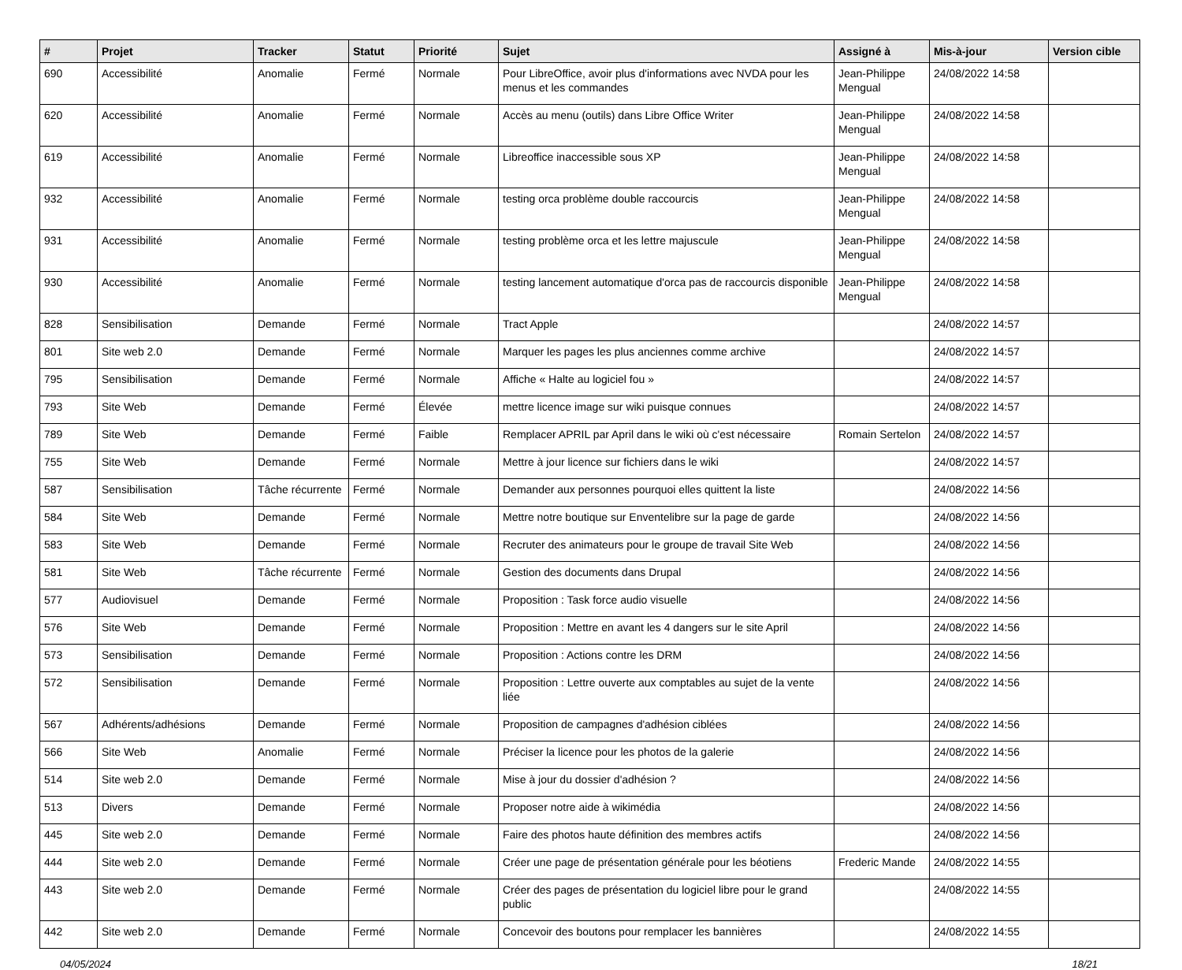| # | Projet | Tracker | Statut | Priorité | Sujet | Assigné à | Mis-à-jour | Version cible |
| --- | --- | --- | --- | --- | --- | --- | --- | --- |
| 690 | Accessibilité | Anomalie | Fermé | Normale | Pour LibreOffice, avoir plus d'informations avec NVDA pour les menus et les commandes | Jean-Philippe Mengual | 24/08/2022 14:58 | |
| 620 | Accessibilité | Anomalie | Fermé | Normale | Accès au menu (outils) dans Libre Office Writer | Jean-Philippe Mengual | 24/08/2022 14:58 | |
| 619 | Accessibilité | Anomalie | Fermé | Normale | Libreoffice inaccessible sous XP | Jean-Philippe Mengual | 24/08/2022 14:58 | |
| 932 | Accessibilité | Anomalie | Fermé | Normale | testing orca problème double raccourcis | Jean-Philippe Mengual | 24/08/2022 14:58 | |
| 931 | Accessibilité | Anomalie | Fermé | Normale | testing problème orca et les lettre majuscule | Jean-Philippe Mengual | 24/08/2022 14:58 | |
| 930 | Accessibilité | Anomalie | Fermé | Normale | testing lancement automatique d'orca pas de raccourcis disponible | Jean-Philippe Mengual | 24/08/2022 14:58 | |
| 828 | Sensibilisation | Demande | Fermé | Normale | Tract Apple | | 24/08/2022 14:57 | |
| 801 | Site web 2.0 | Demande | Fermé | Normale | Marquer les pages les plus anciennes comme archive | | 24/08/2022 14:57 | |
| 795 | Sensibilisation | Demande | Fermé | Normale | Affiche « Halte au logiciel fou » | | 24/08/2022 14:57 | |
| 793 | Site Web | Demande | Fermé | Élevée | mettre licence image sur wiki puisque connues | | 24/08/2022 14:57 | |
| 789 | Site Web | Demande | Fermé | Faible | Remplacer APRIL par April dans le wiki où c'est nécessaire | Romain Sertelon | 24/08/2022 14:57 | |
| 755 | Site Web | Demande | Fermé | Normale | Mettre à jour licence sur fichiers dans le wiki | | 24/08/2022 14:57 | |
| 587 | Sensibilisation | Tâche récurrente | Fermé | Normale | Demander aux personnes pourquoi elles quittent la liste | | 24/08/2022 14:56 | |
| 584 | Site Web | Demande | Fermé | Normale | Mettre notre boutique sur Enventelibre sur la page de garde | | 24/08/2022 14:56 | |
| 583 | Site Web | Demande | Fermé | Normale | Recruter des animateurs pour le groupe de travail Site Web | | 24/08/2022 14:56 | |
| 581 | Site Web | Tâche récurrente | Fermé | Normale | Gestion des documents dans Drupal | | 24/08/2022 14:56 | |
| 577 | Audiovisuel | Demande | Fermé | Normale | Proposition : Task force audio visuelle | | 24/08/2022 14:56 | |
| 576 | Site Web | Demande | Fermé | Normale | Proposition : Mettre en avant les 4 dangers sur le site April | | 24/08/2022 14:56 | |
| 573 | Sensibilisation | Demande | Fermé | Normale | Proposition : Actions contre les DRM | | 24/08/2022 14:56 | |
| 572 | Sensibilisation | Demande | Fermé | Normale | Proposition : Lettre ouverte aux comptables au sujet de la vente liée | | 24/08/2022 14:56 | |
| 567 | Adhérents/adhésions | Demande | Fermé | Normale | Proposition de campagnes d'adhésion ciblées | | 24/08/2022 14:56 | |
| 566 | Site Web | Anomalie | Fermé | Normale | Préciser la licence pour les photos de la galerie | | 24/08/2022 14:56 | |
| 514 | Site web 2.0 | Demande | Fermé | Normale | Mise à jour du dossier d'adhésion ? | | 24/08/2022 14:56 | |
| 513 | Divers | Demande | Fermé | Normale | Proposer notre aide à wikimédia | | 24/08/2022 14:56 | |
| 445 | Site web 2.0 | Demande | Fermé | Normale | Faire des photos haute définition des membres actifs | | 24/08/2022 14:56 | |
| 444 | Site web 2.0 | Demande | Fermé | Normale | Créer une page de présentation générale pour les béotiens | Frederic Mande | 24/08/2022 14:55 | |
| 443 | Site web 2.0 | Demande | Fermé | Normale | Créer des pages de présentation du logiciel libre pour le grand public | | 24/08/2022 14:55 | |
| 442 | Site web 2.0 | Demande | Fermé | Normale | Concevoir des boutons pour remplacer les bannières | | 24/08/2022 14:55 | |
04/05/2024 18/21